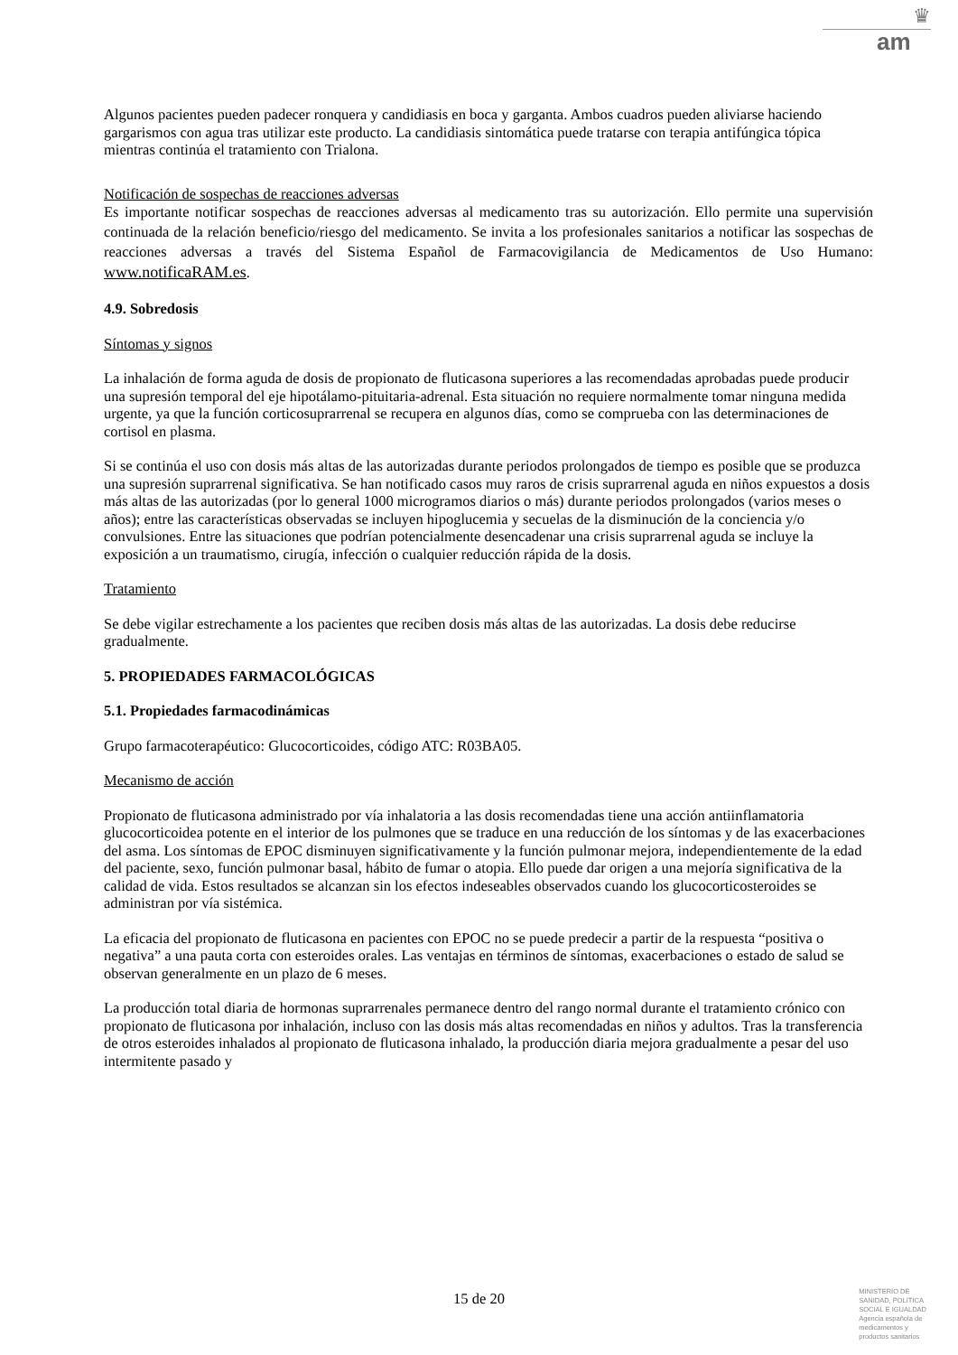♛
am
Algunos pacientes pueden padecer ronquera y candidiasis en boca y garganta. Ambos cuadros pueden aliviarse haciendo gargarismos con agua tras utilizar este producto. La candidiasis sintomática puede tratarse con terapia antifúngica tópica mientras continúa el tratamiento con Trialona.
Notificación de sospechas de reacciones adversas
Es importante notificar sospechas de reacciones adversas al medicamento tras su autorización. Ello permite una supervisión continuada de la relación beneficio/riesgo del medicamento. Se invita a los profesionales sanitarios a notificar las sospechas de reacciones adversas a través del Sistema Español de Farmacovigilancia de Medicamentos de Uso Humano: www.notificaRAM.es.
4.9. Sobredosis
Síntomas y signos
La inhalación de forma aguda de dosis de propionato de fluticasona superiores a las recomendadas aprobadas puede producir una supresión temporal del eje hipotálamo-pituitaria-adrenal. Esta situación no requiere normalmente tomar ninguna medida urgente, ya que la función corticosuprarrenal se recupera en algunos días, como se comprueba con las determinaciones de cortisol en plasma.
Si se continúa el uso con dosis más altas de las autorizadas durante periodos prolongados de tiempo es posible que se produzca una supresión suprarrenal significativa. Se han notificado casos muy raros de crisis suprarrenal aguda en niños expuestos a dosis más altas de las autorizadas (por lo general 1000 microgramos diarios o más) durante periodos prolongados (varios meses o años); entre las características observadas se incluyen hipoglucemia y secuelas de la disminución de la conciencia y/o convulsiones. Entre las situaciones que podrían potencialmente desencadenar una crisis suprarrenal aguda se incluye la exposición a un traumatismo, cirugía, infección o cualquier reducción rápida de la dosis.
Tratamiento
Se debe vigilar estrechamente a los pacientes que reciben dosis más altas de las autorizadas. La dosis debe reducirse gradualmente.
5. PROPIEDADES FARMACOLÓGICAS
5.1. Propiedades farmacodinámicas
Grupo farmacoterapéutico: Glucocorticoides, código ATC: R03BA05.
Mecanismo de acción
Propionato de fluticasona administrado por vía inhalatoria a las dosis recomendadas tiene una acción antiinflamatoria glucocorticoidea potente en el interior de los pulmones que se traduce en una reducción de los síntomas y de las exacerbaciones del asma. Los síntomas de EPOC disminuyen significativamente y la función pulmonar mejora, independientemente de la edad del paciente, sexo, función pulmonar basal, hábito de fumar o atopia. Ello puede dar origen a una mejoría significativa de la calidad de vida. Estos resultados se alcanzan sin los efectos indeseables observados cuando los glucocorticosteroides se administran por vía sistémica.
La eficacia del propionato de fluticasona en pacientes con EPOC no se puede predecir a partir de la respuesta “positiva o negativa” a una pauta corta con esteroides orales. Las ventajas en términos de síntomas, exacerbaciones o estado de salud se observan generalmente en un plazo de 6 meses.
La producción total diaria de hormonas suprarrenales permanece dentro del rango normal durante el tratamiento crónico con propionato de fluticasona por inhalación, incluso con las dosis más altas recomendadas en niños y adultos. Tras la transferencia de otros esteroides inhalados al propionato de fluticasona inhalado, la producción diaria mejora gradualmente a pesar del uso intermitente pasado y
15 de 20
MINISTERIO DE
SANIDAD, POLITICA
SOCIAL E IGUALDAD
Agencia española de
medicamentos y
productos sanitarios